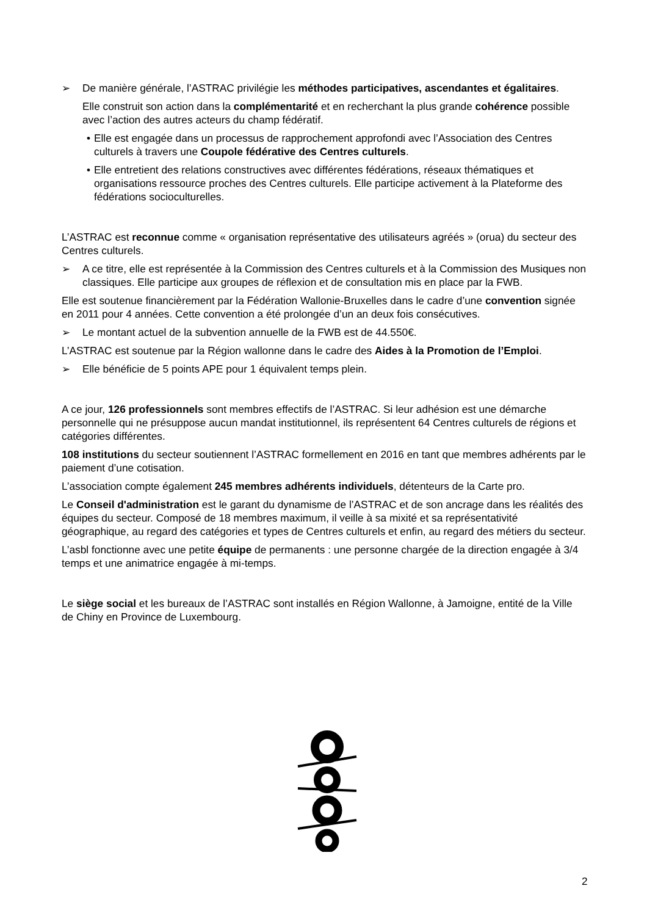➢ De manière générale, l’ASTRAC privilégie les méthodes participatives, ascendantes et égalitaires.
Elle construit son action dans la complémentarité et en recherchant la plus grande cohérence possible avec l’action des autres acteurs du champ fédératif.
• Elle est engagée dans un processus de rapprochement approfondi avec l’Association des Centres culturels à travers une Coupole fédérative des Centres culturels.
• Elle entretient des relations constructives avec différentes fédérations, réseaux thématiques et organisations ressource proches des Centres culturels. Elle participe activement à la Plateforme des fédérations socioculturelles.
L’ASTRAC est reconnue comme « organisation représentative des utilisateurs agréés » (orua) du secteur des Centres culturels.
➢ A ce titre, elle est représentée à la Commission des Centres culturels et à la Commission des Musiques non classiques. Elle participe aux groupes de réflexion et de consultation mis en place par la FWB.
Elle est soutenue financièrement par la Fédération Wallonie-Bruxelles dans le cadre d’une convention signée en 2011 pour 4 années. Cette convention a été prolongée d’un an deux fois consécutives.
➢ Le montant actuel de la subvention annuelle de la FWB est de 44.550€.
L’ASTRAC est soutenue par la Région wallonne dans le cadre des Aides à la Promotion de l’Emploi.
➢ Elle bénéficie de 5 points APE pour 1 équivalent temps plein.
A ce jour, 126 professionnels sont membres effectifs de l’ASTRAC. Si leur adhésion est une démarche personnelle qui ne présuppose aucun mandat institutionnel, ils représentent 64 Centres culturels de régions et catégories différentes.
108 institutions du secteur soutiennent l’ASTRAC formellement en 2016 en tant que membres adhérents par le paiement d’une cotisation.
L’association compte également 245 membres adhérents individuels, détenteurs de la Carte pro.
Le Conseil d'administration est le garant du dynamisme de l’ASTRAC et de son ancrage dans les réalités des équipes du secteur. Composé de 18 membres maximum, il veille à sa mixité et sa représentativité géographique, au regard des catégories et types de Centres culturels et enfin, au regard des métiers du secteur.
L’asbl fonctionne avec une petite équipe de permanents : une personne chargée de la direction engagée à 3/4 temps et une animatrice engagée à mi-temps.
Le siège social et les bureaux de l’ASTRAC sont installés en Région Wallonne, à Jamoigne, entité de la Ville de Chiny en Province de Luxembourg.
2